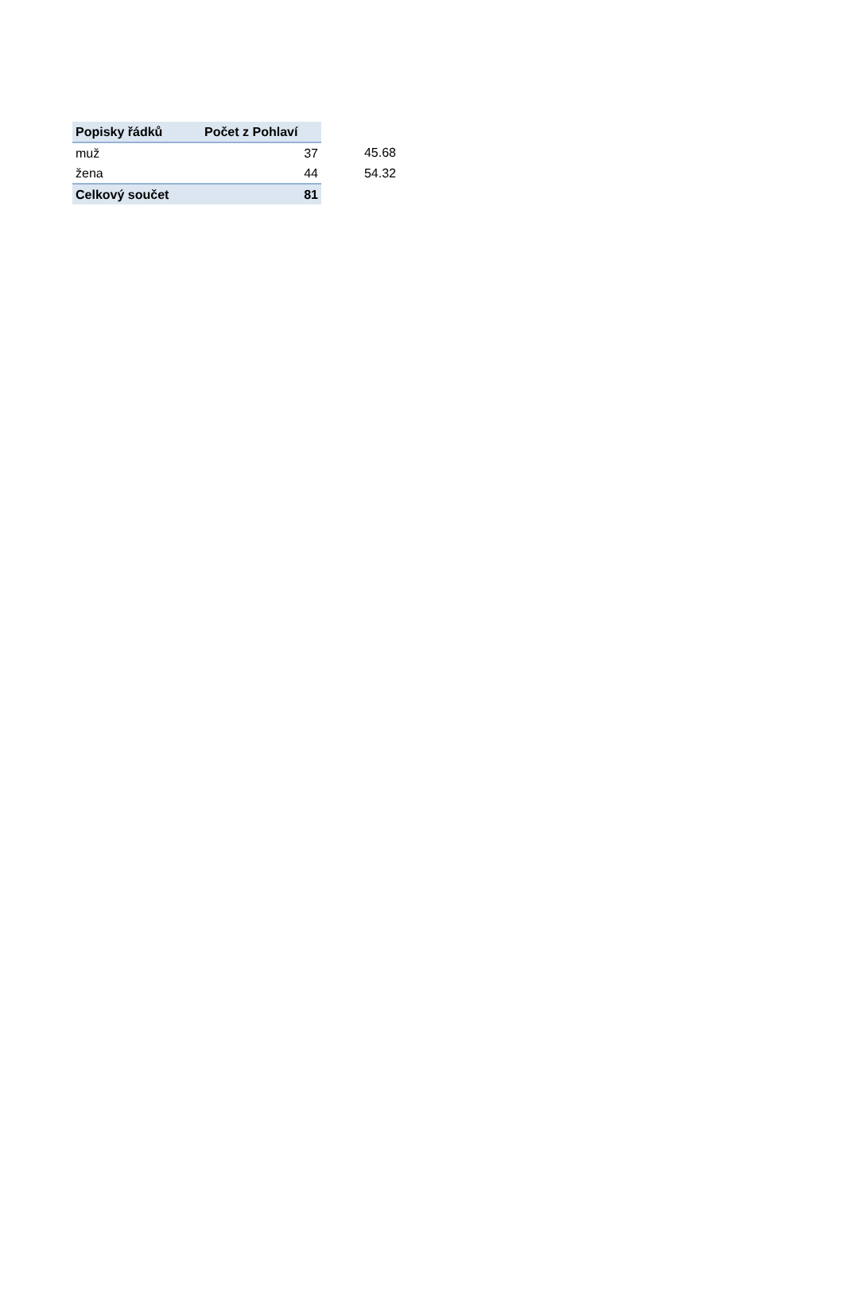| Popisky řádků | Počet z Pohlaví | |
| --- | --- | --- |
| muž | 37 | 45.68 |
| žena | 44 | 54.32 |
| Celkový součet | 81 | |